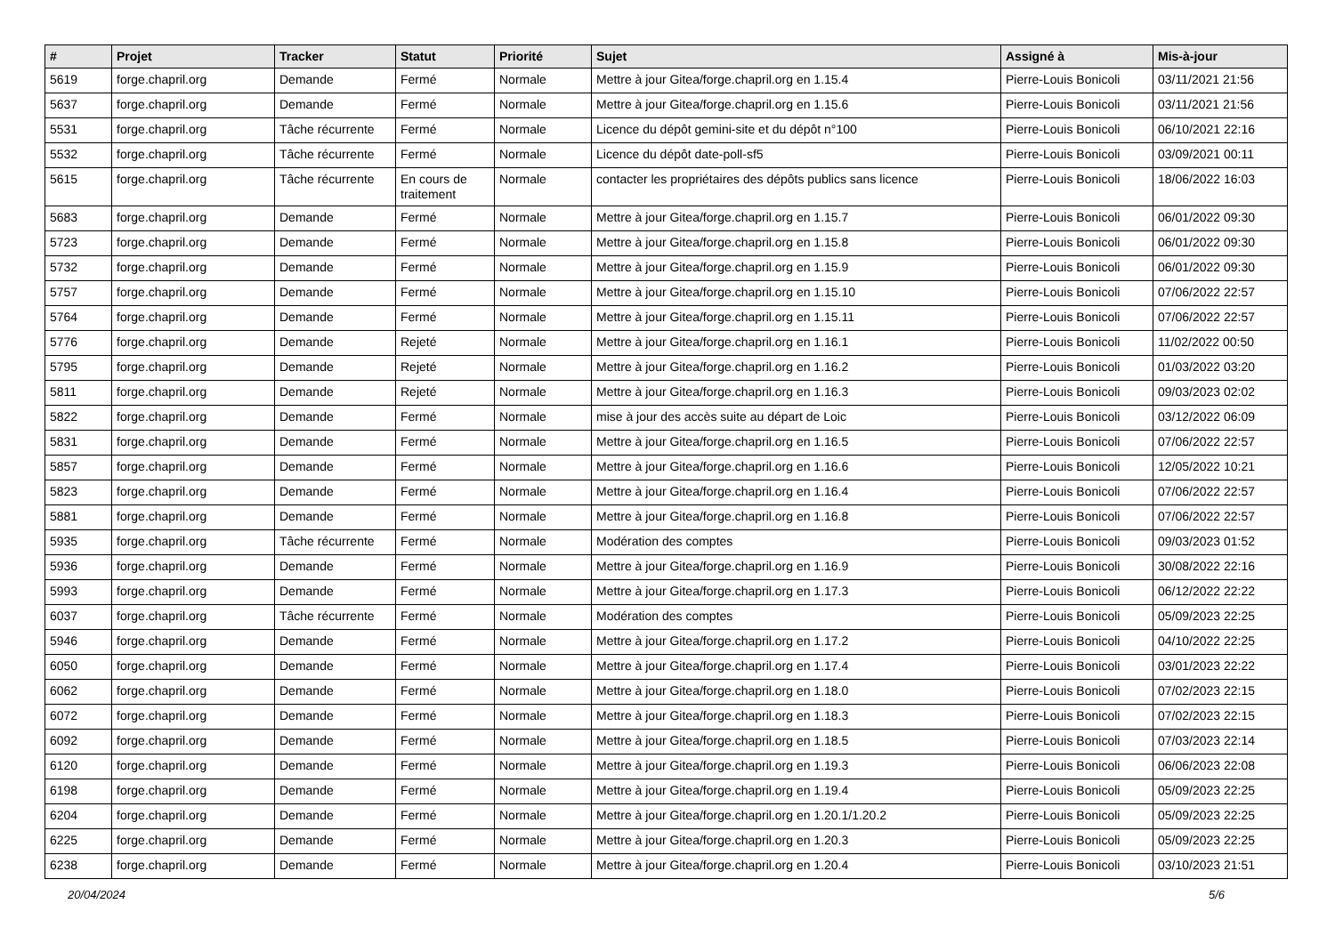| # | Projet | Tracker | Statut | Priorité | Sujet | Assigné à | Mis-à-jour |
| --- | --- | --- | --- | --- | --- | --- | --- |
| 5619 | forge.chapril.org | Demande | Fermé | Normale | Mettre à jour Gitea/forge.chapril.org en 1.15.4 | Pierre-Louis Bonicoli | 03/11/2021 21:56 |
| 5637 | forge.chapril.org | Demande | Fermé | Normale | Mettre à jour Gitea/forge.chapril.org en 1.15.6 | Pierre-Louis Bonicoli | 03/11/2021 21:56 |
| 5531 | forge.chapril.org | Tâche récurrente | Fermé | Normale | Licence du dépôt gemini-site et du dépôt n°100 | Pierre-Louis Bonicoli | 06/10/2021 22:16 |
| 5532 | forge.chapril.org | Tâche récurrente | Fermé | Normale | Licence du dépôt date-poll-sf5 | Pierre-Louis Bonicoli | 03/09/2021 00:11 |
| 5615 | forge.chapril.org | Tâche récurrente | En cours de traitement | Normale | contacter les propriétaires des dépôts publics sans licence | Pierre-Louis Bonicoli | 18/06/2022 16:03 |
| 5683 | forge.chapril.org | Demande | Fermé | Normale | Mettre à jour Gitea/forge.chapril.org en 1.15.7 | Pierre-Louis Bonicoli | 06/01/2022 09:30 |
| 5723 | forge.chapril.org | Demande | Fermé | Normale | Mettre à jour Gitea/forge.chapril.org en 1.15.8 | Pierre-Louis Bonicoli | 06/01/2022 09:30 |
| 5732 | forge.chapril.org | Demande | Fermé | Normale | Mettre à jour Gitea/forge.chapril.org en 1.15.9 | Pierre-Louis Bonicoli | 06/01/2022 09:30 |
| 5757 | forge.chapril.org | Demande | Fermé | Normale | Mettre à jour Gitea/forge.chapril.org en 1.15.10 | Pierre-Louis Bonicoli | 07/06/2022 22:57 |
| 5764 | forge.chapril.org | Demande | Fermé | Normale | Mettre à jour Gitea/forge.chapril.org en 1.15.11 | Pierre-Louis Bonicoli | 07/06/2022 22:57 |
| 5776 | forge.chapril.org | Demande | Rejeté | Normale | Mettre à jour Gitea/forge.chapril.org en 1.16.1 | Pierre-Louis Bonicoli | 11/02/2022 00:50 |
| 5795 | forge.chapril.org | Demande | Rejeté | Normale | Mettre à jour Gitea/forge.chapril.org en 1.16.2 | Pierre-Louis Bonicoli | 01/03/2022 03:20 |
| 5811 | forge.chapril.org | Demande | Rejeté | Normale | Mettre à jour Gitea/forge.chapril.org en 1.16.3 | Pierre-Louis Bonicoli | 09/03/2023 02:02 |
| 5822 | forge.chapril.org | Demande | Fermé | Normale | mise à jour des accès suite au départ de Loic | Pierre-Louis Bonicoli | 03/12/2022 06:09 |
| 5831 | forge.chapril.org | Demande | Fermé | Normale | Mettre à jour Gitea/forge.chapril.org en 1.16.5 | Pierre-Louis Bonicoli | 07/06/2022 22:57 |
| 5857 | forge.chapril.org | Demande | Fermé | Normale | Mettre à jour Gitea/forge.chapril.org en 1.16.6 | Pierre-Louis Bonicoli | 12/05/2022 10:21 |
| 5823 | forge.chapril.org | Demande | Fermé | Normale | Mettre à jour Gitea/forge.chapril.org en 1.16.4 | Pierre-Louis Bonicoli | 07/06/2022 22:57 |
| 5881 | forge.chapril.org | Demande | Fermé | Normale | Mettre à jour Gitea/forge.chapril.org en 1.16.8 | Pierre-Louis Bonicoli | 07/06/2022 22:57 |
| 5935 | forge.chapril.org | Tâche récurrente | Fermé | Normale | Modération des comptes | Pierre-Louis Bonicoli | 09/03/2023 01:52 |
| 5936 | forge.chapril.org | Demande | Fermé | Normale | Mettre à jour Gitea/forge.chapril.org en 1.16.9 | Pierre-Louis Bonicoli | 30/08/2022 22:16 |
| 5993 | forge.chapril.org | Demande | Fermé | Normale | Mettre à jour Gitea/forge.chapril.org en 1.17.3 | Pierre-Louis Bonicoli | 06/12/2022 22:22 |
| 6037 | forge.chapril.org | Tâche récurrente | Fermé | Normale | Modération des comptes | Pierre-Louis Bonicoli | 05/09/2023 22:25 |
| 5946 | forge.chapril.org | Demande | Fermé | Normale | Mettre à jour Gitea/forge.chapril.org en 1.17.2 | Pierre-Louis Bonicoli | 04/10/2022 22:25 |
| 6050 | forge.chapril.org | Demande | Fermé | Normale | Mettre à jour Gitea/forge.chapril.org en 1.17.4 | Pierre-Louis Bonicoli | 03/01/2023 22:22 |
| 6062 | forge.chapril.org | Demande | Fermé | Normale | Mettre à jour Gitea/forge.chapril.org en 1.18.0 | Pierre-Louis Bonicoli | 07/02/2023 22:15 |
| 6072 | forge.chapril.org | Demande | Fermé | Normale | Mettre à jour Gitea/forge.chapril.org en 1.18.3 | Pierre-Louis Bonicoli | 07/02/2023 22:15 |
| 6092 | forge.chapril.org | Demande | Fermé | Normale | Mettre à jour Gitea/forge.chapril.org en 1.18.5 | Pierre-Louis Bonicoli | 07/03/2023 22:14 |
| 6120 | forge.chapril.org | Demande | Fermé | Normale | Mettre à jour Gitea/forge.chapril.org en 1.19.3 | Pierre-Louis Bonicoli | 06/06/2023 22:08 |
| 6198 | forge.chapril.org | Demande | Fermé | Normale | Mettre à jour Gitea/forge.chapril.org en 1.19.4 | Pierre-Louis Bonicoli | 05/09/2023 22:25 |
| 6204 | forge.chapril.org | Demande | Fermé | Normale | Mettre à jour Gitea/forge.chapril.org en 1.20.1/1.20.2 | Pierre-Louis Bonicoli | 05/09/2023 22:25 |
| 6225 | forge.chapril.org | Demande | Fermé | Normale | Mettre à jour Gitea/forge.chapril.org en 1.20.3 | Pierre-Louis Bonicoli | 05/09/2023 22:25 |
| 6238 | forge.chapril.org | Demande | Fermé | Normale | Mettre à jour Gitea/forge.chapril.org en 1.20.4 | Pierre-Louis Bonicoli | 03/10/2023 21:51 |
20/04/2024 5/6